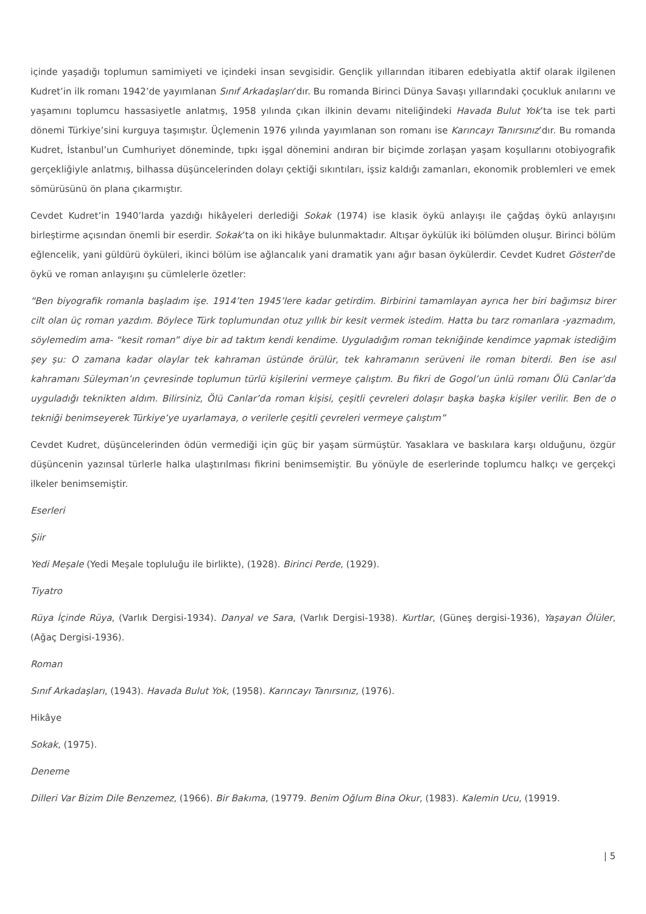içinde yaşadığı toplumun samimiyeti ve içindeki insan sevgisidir. Gençlik yıllarından itibaren edebiyatla aktif olarak ilgilenen Kudret’in ilk romanı 1942’de yayımlanan Sınıf Arkadaşları’dır. Bu romanda Birinci Dünya Savaşı yıllarındaki çocukluk anılarını ve yaşamını toplumcu hassasiyetle anlatmış, 1958 yılında çıkan ilkinin devamı niteliğindeki Havada Bulut Yok’ta ise tek parti dönemi Türkiye’sini kurguya taşımıştır. Üçlemenin 1976 yılında yayımlanan son romanı ise Karıncayı Tanırsınız’dır. Bu romanda Kudret, İstanbul’un Cumhuriyet döneminde, tıpkı işgal dönemini andıran bir biçimde zorlaşan yaşam koşullarını otobiyografik gerçekliğiyle anlatmış, bilhassa düşüncelerinden dolayı çektiği sıkıntıları, işsiz kaldığı zamanları, ekonomik problemleri ve emek sömürüsünü ön plana çıkarmıştır.
Cevdet Kudret’in 1940’larda yazdığı hikâyeleri derlediği Sokak (1974) ise klasik öykü anlayışı ile çağdaş öykü anlayışını birleştirme açısından önemli bir eserdir. Sokak’ta on iki hikâye bulunmaktadır. Altışar öykülük iki bölümden oluşur. Birinci bölüm eğlencelik, yani güldürü öyküleri, ikinci bölüm ise ağlancalık yani dramatik yanı ağır basan öykülerdir. Cevdet Kudret Gösteri’de öykü ve roman anlayışını şu cümlelerle özetler:
“Ben biyografik romanla başladım işe. 1914’ten 1945’lere kadar getirdim. Birbirini tamamlayan ayrıca her biri bağımsız birer cilt olan üç roman yazdım. Böylece Türk toplumundan otuz yıllık bir kesit vermek istedim. Hatta bu tarz romanlara -yazmadım, söylemedim ama- “kesit roman” diye bir ad taktım kendi kendime. Uyguladığım roman tekniğinde kendimce yapmak istediğim şey şu: O zamana kadar olaylar tek kahraman üstünde örülür, tek kahramanın serüveni ile roman biterdi. Ben ise asıl kahramanı Süleyman’ın çevresinde toplumun türlü kişilerini vermeye çalıştım. Bu fikri de Gogol’un ünlü romanı Ölü Canlar’da uyguladığı teknikten aldım. Bilirsiniz, Ölü Canlar’da roman kişisi, çeşitli çevreleri dolaşır başka başka kişiler verilir. Ben de o tekniği benimseyerek Türkiye’ye uyarlamaya, o verilerle çeşitli çevreleri vermeye çalıştım”
Cevdet Kudret, düşüncelerinden ödün vermediği için güç bir yaşam sürmüştür. Yasaklara ve baskılara karşı olduğunu, özgür düşüncenin yazınsal türlerle halka ulaştırılması fikrini benimsemiştir. Bu yönüyle de eserlerinde toplumcu halkçı ve gerçekçi ilkeler benimsemiştir.
Eserleri
Şiir
Yedi Meşale (Yedi Meşale topluluğu ile birlikte), (1928). Birinci Perde, (1929).
Tiyatro
Rüya İçinde Rüya, (Varlık Dergisi-1934). Danyal ve Sara, (Varlık Dergisi-1938). Kurtlar, (Güneş dergisi-1936), Yaşayan Ölüler, (Ağaç Dergisi-1936).
Roman
Sınıf Arkadaşları, (1943). Havada Bulut Yok, (1958). Karıncayı Tanırsınız, (1976).
Hikâye
Sokak, (1975).
Deneme
Dilleri Var Bizim Dile Benzemez, (1966). Bir Bakıma, (19779. Benim Oğlum Bina Okur, (1983). Kalemin Ucu, (19919.
| 5